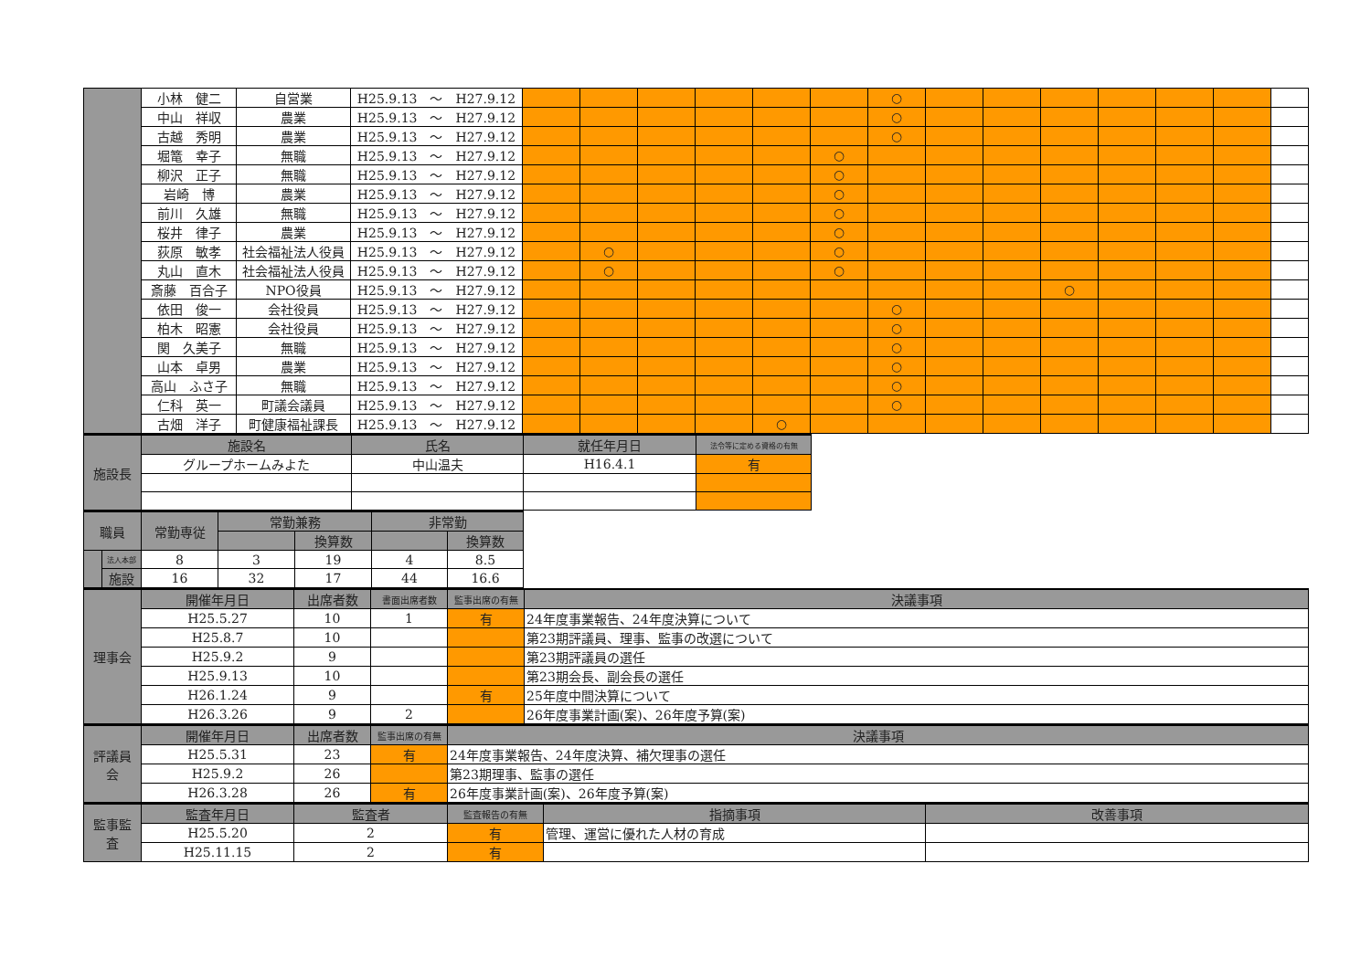| | 小林 健二 | 自営業 | H25.9.13 ～ H27.9.12 | | | | | | | ○ | | | | | | | |
| | 中山 祥収 | 農業 | H25.9.13 ～ H27.9.12 | | | | | | | ○ | | | | | | | |
| | 古越 秀明 | 農業 | H25.9.13 ～ H27.9.12 | | | | | | | ○ | | | | | | | |
| | 堀篭 幸子 | 無職 | H25.9.13 ～ H27.9.12 | | | | | | ○ | | | | | | | | |
| | 柳沢 正子 | 無職 | H25.9.13 ～ H27.9.12 | | | | | | ○ | | | | | | | | |
| | 岩崎 博 | 農業 | H25.9.13 ～ H27.9.12 | | | | | | ○ | | | | | | | | |
| | 前川 久雄 | 無職 | H25.9.13 ～ H27.9.12 | | | | | | ○ | | | | | | | | |
| | 桜井 律子 | 農業 | H25.9.13 ～ H27.9.12 | | | | | | ○ | | | | | | | | |
| | 荻原 敏孝 | 社会福祉法人役員 | H25.9.13 ～ H27.9.12 | | ○ | | | | ○ | | | | | | | | |
| | 丸山 直木 | 社会福祉法人役員 | H25.9.13 ～ H27.9.12 | | ○ | | | | ○ | | | | | | | | |
| | 斎藤 百合子 | NPO役員 | H25.9.13 ～ H27.9.12 | | | | | | | | | | ○ | | | | |
| | 依田 俊一 | 会社役員 | H25.9.13 ～ H27.9.12 | | | | | | | ○ | | | | | | | |
| | 柏木 昭憲 | 会社役員 | H25.9.13 ～ H27.9.12 | | | | | | | ○ | | | | | | | |
| | 関 久美子 | 無職 | H25.9.13 ～ H27.9.12 | | | | | | | ○ | | | | | | | |
| | 山本 卓男 | 農業 | H25.9.13 ～ H27.9.12 | | | | | | | ○ | | | | | | | |
| | 高山 ふさ子 | 無職 | H25.9.13 ～ H27.9.12 | | | | | | | ○ | | | | | | | |
| | 仁科 英一 | 町議会議員 | H25.9.13 ～ H27.9.12 | | | | | | | ○ | | | | | | | |
| | 古畑 洋子 | 町健康福祉課長 | H25.9.13 ～ H27.9.12 | | | | | ○ | | | | | | | | | |
| 施設長 | 施設名 | 氏名 | 就任年月日 | 法令等に定める資格の有無 |
| | グループホームみよた | 中山温夫 | H16.4.1 | 有 |
| 職員 | | 常勤専従 | 常勤兼務 | | 非常勤 | |
| | | | | 換算数 | | 換算数 |
| | 法人本部 | 8 | 3 | 19 | 4 | 8.5 |
| | 施設 | 16 | 32 | 17 | 44 | 16.6 |
| 理事会 | 開催年月日 | 出席者数 | 書面出席者数 | 監事出席の有無 | 決議事項 |
| | H25.5.27 | 10 | 1 | 有 | 24年度事業報告、24年度決算について |
| | H25.8.7 | 10 | | | 第23期評議員、理事、監事の改選について |
| | H25.9.2 | 9 | | | 第23期評議員の選任 |
| | H25.9.13 | 10 | | | 第23期会長、副会長の選任 |
| | H26.1.24 | 9 | | 有 | 25年度中間決算について |
| | H26.3.26 | 9 | 2 | | 26年度事業計画(案)、26年度予算(案) |
| 評議員 会 | 開催年月日 | 出席者数 | 監事出席の有無 | 決議事項 |
| | H25.5.31 | 23 | 有 | 24年度事業報告、24年度決算、補欠理事の選任 |
| | H25.9.2 | 26 | | 第23期理事、監事の選任 |
| | H26.3.28 | 26 | 有 | 26年度事業計画(案)、26年度予算(案) |
| 監事監 査 | 監査年月日 | 監査者 | 監査報告の有無 | 指摘事項 | 改善事項 |
| | H25.5.20 | 2 | 有 | 管理、運営に優れた人材の育成 | |
| | H25.11.15 | 2 | 有 | | |